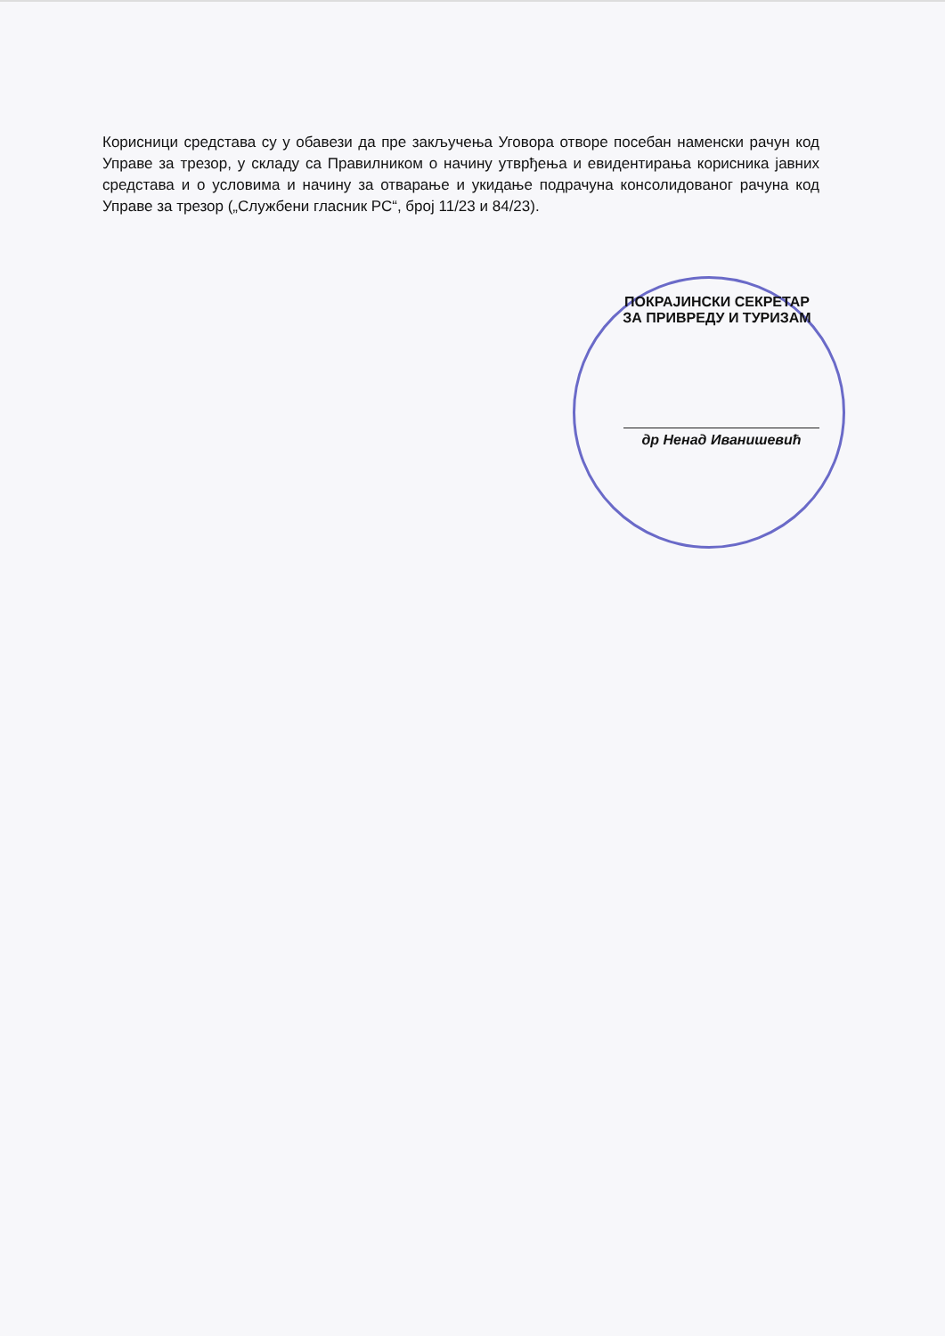Корисници средстава су у обавези да пре закључења Уговора отворе посебан наменски рачун код Управе за трезор, у складу са Правилником о начину утврђења и евидентирања корисника јавних средстава и о условима и начину за отварање и укидање подрачуна консолидованог рачуна код Управе за трезор („Службени гласник РС“, број 11/23 и 84/23).
ПОКРАЈИНСКИ СЕКРЕТАР
ЗА ПРИВРЕДУ И ТУРИЗАМ
др Ненад Иванишевић